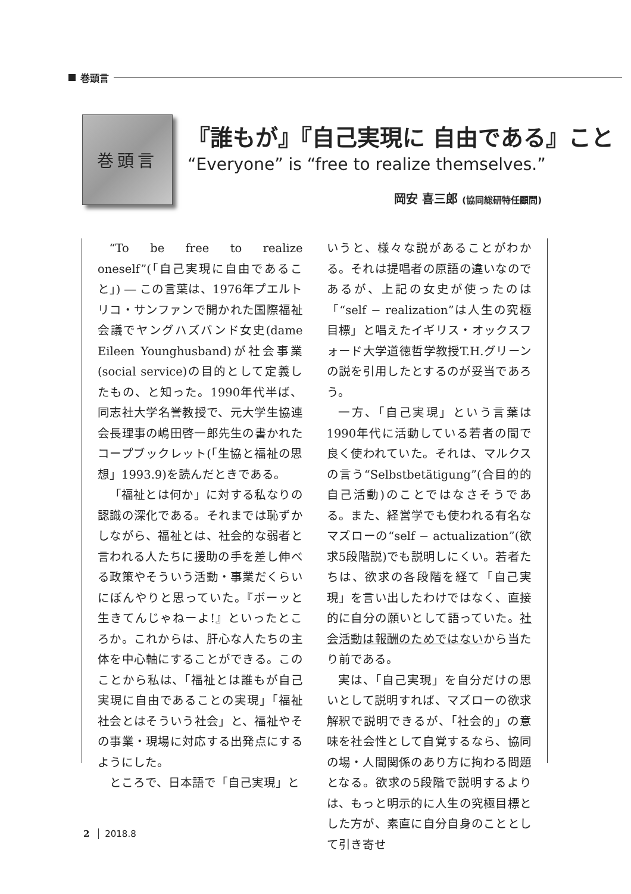巻頭言
巻頭言
『誰もが』『自己実現に 自由である』こと
“Everyone” is “free to realize themselves.”
岡安 喜三郎 (協同総研特任顧問)
“To be free to realize oneself”(「自己実現に自由であること」) ― この言葉は、1976年プエルトリコ・サンファンで開かれた国際福祉会議でヤングハズバンド女史(dame Eileen Younghusband)が社会事業(social service)の目的として定義したもの、と知った。1990年代半ば、同志社大学名誉教授で、元大学生協連会長理事の嶋田啓一郎先生の書かれたコープブックレット(「生協と福祉の思想」1993.9)を読んだときである。
「福祉とは何か」に対する私なりの認識の深化である。それまでは恥ずかしながら、福祉とは、社会的な弱者と言われる人たちに援助の手を差し伸べる政策やそういう活動・事業だくらいにぼんやりと思っていた。『ボーッと生きてんじゃねーよ!』といったところか。これからは、肝心な人たちの主体を中心軸にすることができる。このことから私は、「福祉とは誰もが自己実現に自由であることの実現」「福祉社会とはそういう社会」と、福祉やその事業・現場に対応する出発点にするようにした。
ところで、日本語で「自己実現」と
いうと、様々な説があることがわかる。それは提唱者の原語の違いなのであるが、上記の女史が使ったのは「“self − realization”は人生の究極目標」と唱えたイギリス・オックスフォード大学道徳哲学教授T.H.グリーンの説を引用したとするのが妥当であろう。
一方、「自己実現」という言葉は1990年代に活動している若者の間で良く使われていた。それは、マルクスの言う“Selbstbetätigung”(合目的的自己活動)のことではなさそうである。また、経営学でも使われる有名なマズローの“self − actualization”(欲求5段階説)でも説明しにくい。若者たちは、欲求の各段階を経て「自己実現」を言い出したわけではなく、直接的に自分の願いとして語っていた。社会活動は報酬のためではないから当たり前である。
実は、「自己実現」を自分だけの思いとして説明すれば、マズローの欲求解釈で説明できるが、「社会的」の意味を社会性として自覚するなら、協同の場・人間関係のあり方に拘わる問題となる。欲求の5段階で説明するよりは、もっと明示的に人生の究極目標とした方が、素直に自分自身のこととして引き寄せ
2 2018.8